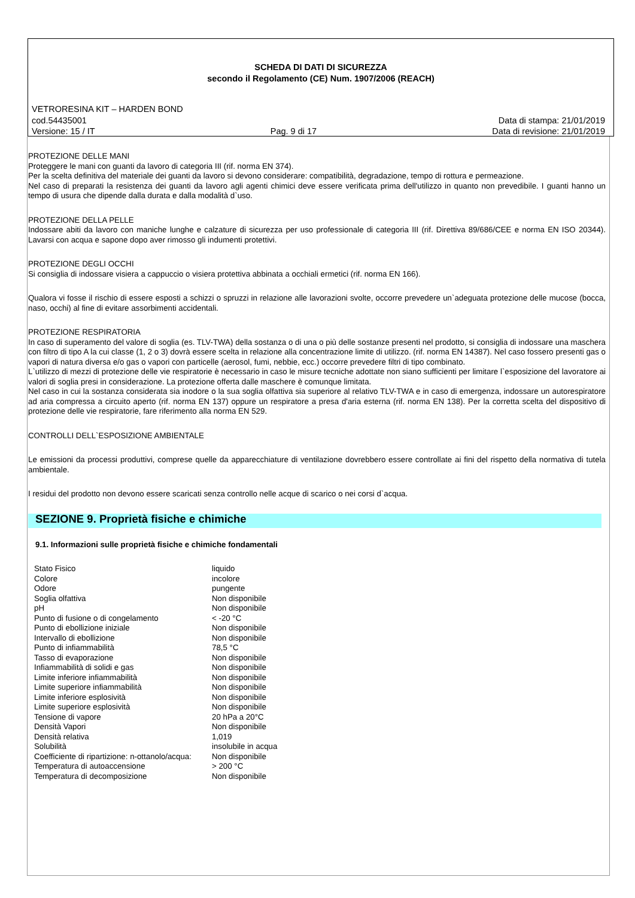SCHEDA DI DATI DI SICUREZZA
secondo il Regolamento (CE) Num. 1907/2006 (REACH)
VETRORESINA KIT – HARDEN BOND
cod.54435001 Data di stampa: 21/01/2019
Versione: 15 / IT Pag. 9 di 17 Data di revisione: 21/01/2019
PROTEZIONE DELLE MANI
Proteggere le mani con guanti da lavoro di categoria III (rif. norma EN 374).
Per la scelta definitiva del materiale dei guanti da lavoro si devono considerare: compatibilità, degradazione, tempo di rottura e permeazione.
Nel caso di preparati la resistenza dei guanti da lavoro agli agenti chimici deve essere verificata prima dell'utilizzo in quanto non prevedibile. I guanti hanno un tempo di usura che dipende dalla durata e dalla modalità d`uso.
PROTEZIONE DELLA PELLE
Indossare abiti da lavoro con maniche lunghe e calzature di sicurezza per uso professionale di categoria III (rif. Direttiva 89/686/CEE e norma EN ISO 20344). Lavarsi con acqua e sapone dopo aver rimosso gli indumenti protettivi.
PROTEZIONE DEGLI OCCHI
Si consiglia di indossare visiera a cappuccio o visiera protettiva abbinata a occhiali ermetici (rif. norma EN 166).
Qualora vi fosse il rischio di essere esposti a schizzi o spruzzi in relazione alle lavorazioni svolte, occorre prevedere un`adeguata protezione delle mucose (bocca, naso, occhi) al fine di evitare assorbimenti accidentali.
PROTEZIONE RESPIRATORIA
In caso di superamento del valore di soglia (es. TLV-TWA) della sostanza o di una o più delle sostanze presenti nel prodotto, si consiglia di indossare una maschera con filtro di tipo A la cui classe (1, 2 o 3) dovrà essere scelta in relazione alla concentrazione limite di utilizzo. (rif. norma EN 14387). Nel caso fossero presenti gas o vapori di natura diversa e/o gas o vapori con particelle (aerosol, fumi, nebbie, ecc.) occorre prevedere filtri di tipo combinato.
L`utilizzo di mezzi di protezione delle vie respiratorie è necessario in caso le misure tecniche adottate non siano sufficienti per limitare l`esposizione del lavoratore ai valori di soglia presi in considerazione. La protezione offerta dalle maschere è comunque limitata.
Nel caso in cui la sostanza considerata sia inodore o la sua soglia olfattiva sia superiore al relativo TLV-TWA e in caso di emergenza, indossare un autorespiratore ad aria compressa a circuito aperto (rif. norma EN 137) oppure un respiratore a presa d'aria esterna (rif. norma EN 138). Per la corretta scelta del dispositivo di protezione delle vie respiratorie, fare riferimento alla norma EN 529.
CONTROLLI DELL`ESPOSIZIONE AMBIENTALE
Le emissioni da processi produttivi, comprese quelle da apparecchiature di ventilazione dovrebbero essere controllate ai fini del rispetto della normativa di tutela ambientale.
I residui del prodotto non devono essere scaricati senza controllo nelle acque di scarico o nei corsi d`acqua.
SEZIONE 9. Proprietà fisiche e chimiche
9.1. Informazioni sulle proprietà fisiche e chimiche fondamentali
| Stato Fisico | liquido |
| Colore | incolore |
| Odore | pungente |
| Soglia olfattiva | Non disponibile |
| pH | Non disponibile |
| Punto di fusione o di congelamento | < -20 °C |
| Punto di ebollizione iniziale | Non disponibile |
| Intervallo di ebollizione | Non disponibile |
| Punto di infiammabilità | 78,5 °C |
| Tasso di evaporazione | Non disponibile |
| Infiammabilità di solidi e gas | Non disponibile |
| Limite inferiore infiammabilità | Non disponibile |
| Limite superiore infiammabilità | Non disponibile |
| Limite inferiore esplosività | Non disponibile |
| Limite superiore esplosività | Non disponibile |
| Tensione di vapore | 20 hPa a 20°C |
| Densità Vapori | Non disponibile |
| Densità relativa | 1,019 |
| Solubilità | insolubile in acqua |
| Coefficiente di ripartizione: n-ottanolo/acqua: | Non disponibile |
| Temperatura di autoaccensione | > 200 °C |
| Temperatura di decomposizione | Non disponibile |